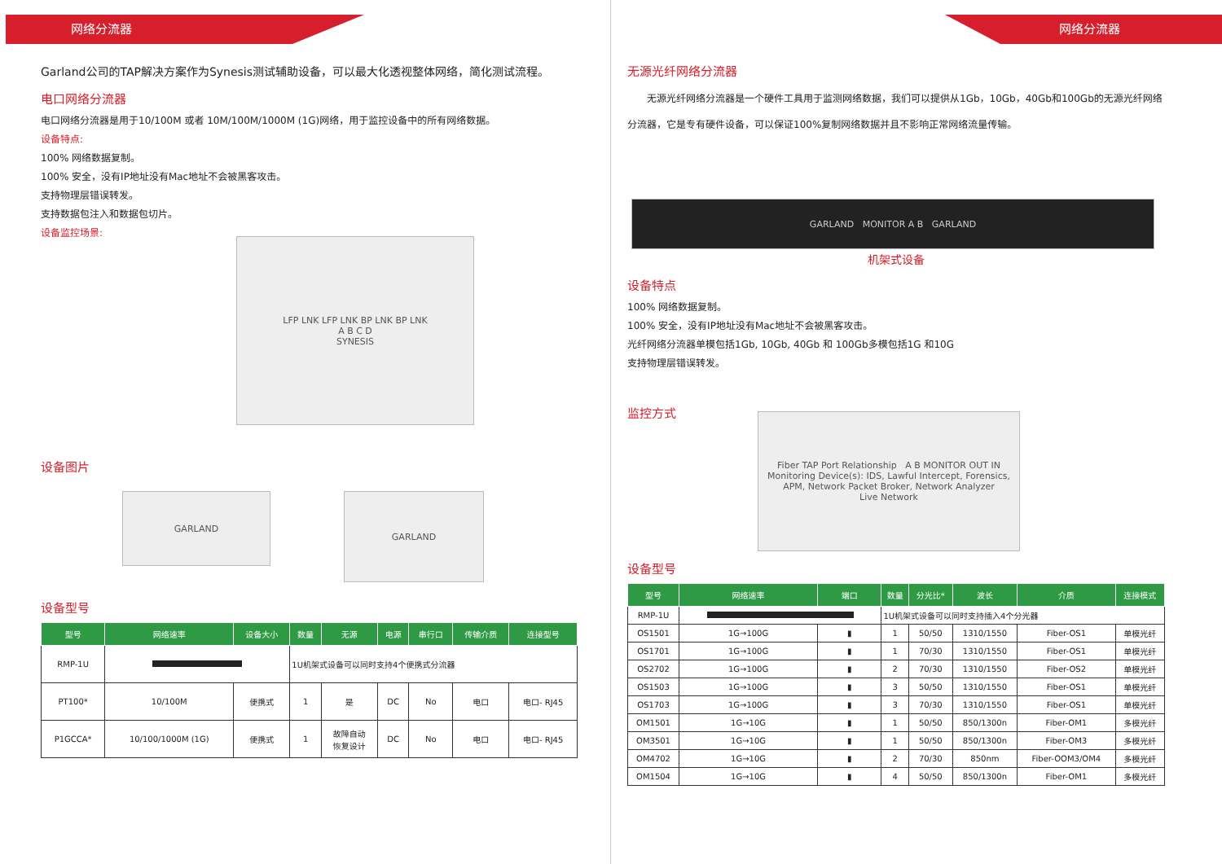网络分流器
Garland公司的TAP解决方案作为Synesis测试辅助设备，可以最大化透视整体网络，简化测试流程。
电口网络分流器
电口网络分流器是用于10/100M 或者 10M/100M/1000M (1G)网络，用于监控设备中的所有网络数据。
设备特点:
100% 网络数据复制。
100% 安全，没有IP地址没有Mac地址不会被黑客攻击。
支持物理层错误转发。
支持数据包注入和数据包切片。
设备监控场景:
LFP LNK LFP LNK BP LNK BP LNK
A B C D
SYNESIS
设备图片
GARLAND
GARLAND
设备型号
| 型号 | 网络速率 | 设备大小 | 数量 | 无源 | 电源 | 串行口 | 传输介质 | 连接型号 |
| --- | --- | --- | --- | --- | --- | --- | --- | --- |
| RMP-1U | | | 1U机架式设备可以同时支持4个便携式分流器 | | | | | |
| PT100* | 10/100M | 便携式 | 1 | 是 | DC | No | 电口 | 电口- RJ45 |
| P1GCCA* | 10/100/1000M (1G) | 便携式 | 1 | 故障自动 恢复设计 | DC | No | 电口 | 电口- RJ45 |
网络分流器
无源光纤网络分流器
无源光纤网络分流器是一个硬件工具用于监测网络数据，我们可以提供从1Gb，10Gb，40Gb和100Gb的无源光纤网络分流器，它是专有硬件设备，可以保证100%复制网络数据并且不影响正常网络流量传输。
GARLAND MONITOR A B GARLAND
机架式设备
设备特点
100% 网络数据复制。
100% 安全，没有IP地址没有Mac地址不会被黑客攻击。
光纤网络分流器单模包括1Gb, 10Gb, 40Gb 和 100Gb多模包括1G 和10G
支持物理层错误转发。
监控方式
Fiber TAP Port Relationship A B MONITOR OUT IN
Monitoring Device(s): IDS, Lawful Intercept, Forensics, APM, Network Packet Broker, Network Analyzer
Live Network
设备型号
| 型号 | 网络速率 | 端口 | 数量 | 分光比* | 波长 | 介质 | 连接模式 |
| --- | --- | --- | --- | --- | --- | --- | --- |
| RMP-1U | | | 1U机架式设备可以同时支持插入4个分光器 | | | | |
| OS1501 | 1G→100G | ▮ | 1 | 50/50 | 1310/1550 | Fiber-OS1 | 单模光纤 |
| OS1701 | 1G→100G | ▮ | 1 | 70/30 | 1310/1550 | Fiber-OS1 | 单模光纤 |
| OS2702 | 1G→100G | ▮ | 2 | 70/30 | 1310/1550 | Fiber-OS2 | 单模光纤 |
| OS1503 | 1G→100G | ▮ | 3 | 50/50 | 1310/1550 | Fiber-OS1 | 单模光纤 |
| OS1703 | 1G→100G | ▮ | 3 | 70/30 | 1310/1550 | Fiber-OS1 | 单模光纤 |
| OM1501 | 1G→10G | ▮ | 1 | 50/50 | 850/1300n | Fiber-OM1 | 多模光纤 |
| OM3501 | 1G→10G | ▮ | 1 | 50/50 | 850/1300n | Fiber-OM3 | 多模光纤 |
| OM4702 | 1G→10G | ▮ | 2 | 70/30 | 850nm | Fiber-OOM3/OM4 | 多模光纤 |
| OM1504 | 1G→10G | ▮ | 4 | 50/50 | 850/1300n | Fiber-OM1 | 多模光纤 |